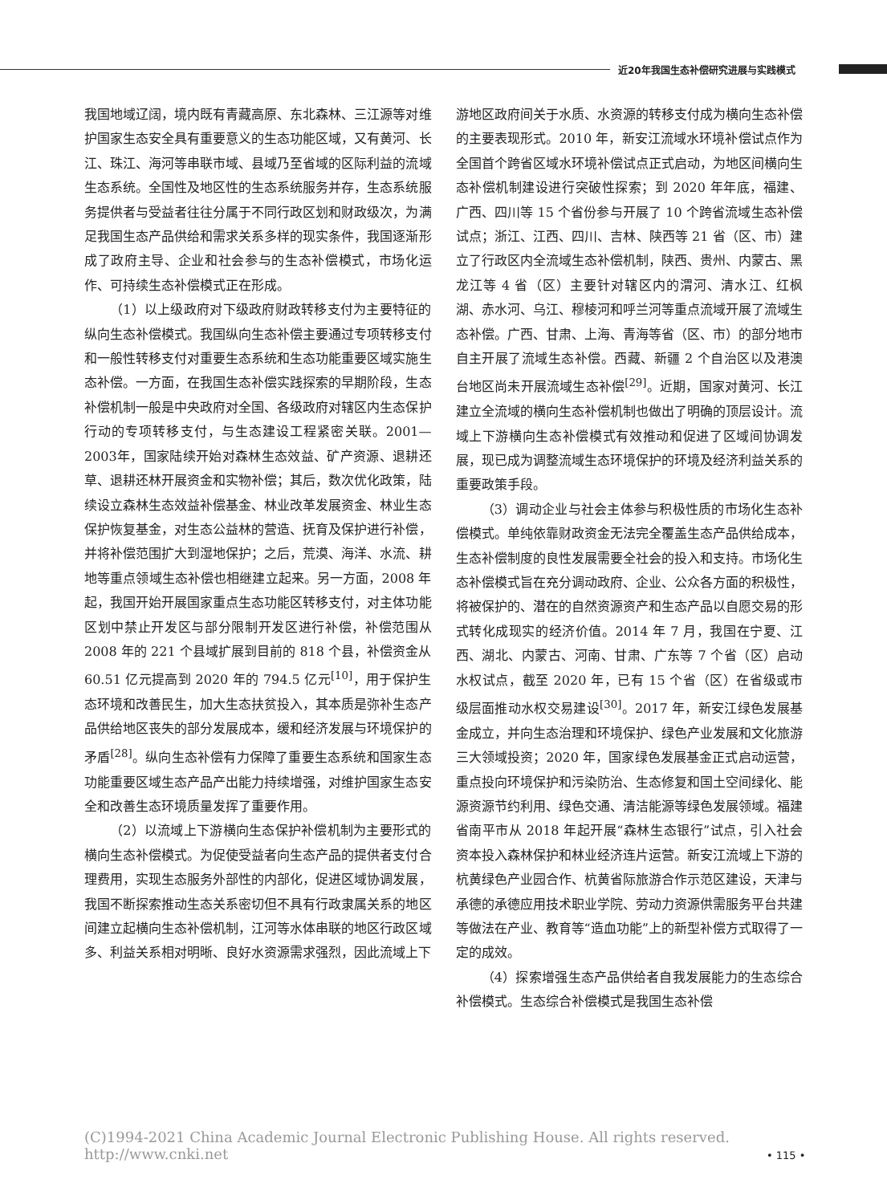近20年我国生态补偿研究进展与实践模式
我国地域辽阔，境内既有青藏高原、东北森林、三江源等对维护国家生态安全具有重要意义的生态功能区域，又有黄河、长江、珠江、海河等串联市域、县域乃至省域的区际利益的流域生态系统。全国性及地区性的生态系统服务并存，生态系统服务提供者与受益者往往分属于不同行政区划和财政级次，为满足我国生态产品供给和需求关系多样的现实条件，我国逐渐形成了政府主导、企业和社会参与的生态补偿模式，市场化运作、可持续生态补偿模式正在形成。
（1）以上级政府对下级政府财政转移支付为主要特征的纵向生态补偿模式。我国纵向生态补偿主要通过专项转移支付和一般性转移支付对重要生态系统和生态功能重要区域实施生态补偿。一方面，在我国生态补偿实践探索的早期阶段，生态补偿机制一般是中央政府对全国、各级政府对辖区内生态保护行动的专项转移支付，与生态建设工程紧密关联。2001—2003年，国家陆续开始对森林生态效益、矿产资源、退耕还草、退耕还林开展资金和实物补偿；其后，数次优化政策，陆续设立森林生态效益补偿基金、林业改革发展资金、林业生态保护恢复基金，对生态公益林的营造、抚育及保护进行补偿，并将补偿范围扩大到湿地保护；之后，荒漠、海洋、水流、耕地等重点领域生态补偿也相继建立起来。另一方面，2008 年起，我国开始开展国家重点生态功能区转移支付，对主体功能区划中禁止开发区与部分限制开发区进行补偿，补偿范围从 2008 年的 221 个县域扩展到目前的 818 个县，补偿资金从 60.51 亿元提高到 2020 年的 794.5 亿元<sup>[10]</sup>，用于保护生态环境和改善民生，加大生态扶贫投入，其本质是弥补生态产品供给地区丧失的部分发展成本，缓和经济发展与环境保护的矛盾<sup>[28]</sup>。纵向生态补偿有力保障了重要生态系统和国家生态功能重要区域生态产品产出能力持续增强，对维护国家生态安全和改善生态环境质量发挥了重要作用。
（2）以流域上下游横向生态保护补偿机制为主要形式的横向生态补偿模式。为促使受益者向生态产品的提供者支付合理费用，实现生态服务外部性的内部化，促进区域协调发展，我国不断探索推动生态关系密切但不具有行政隶属关系的地区间建立起横向生态补偿机制，江河等水体串联的地区行政区域多、利益关系相对明晰、良好水资源需求强烈，因此流域上下
游地区政府间关于水质、水资源的转移支付成为横向生态补偿的主要表现形式。2010 年，新安江流域水环境补偿试点作为全国首个跨省区域水环境补偿试点正式启动，为地区间横向生态补偿机制建设进行突破性探索；到 2020 年年底，福建、广西、四川等 15 个省份参与开展了 10 个跨省流域生态补偿试点；浙江、江西、四川、吉林、陕西等 21 省（区、市）建立了行政区内全流域生态补偿机制，陕西、贵州、内蒙古、黑龙江等 4 省（区）主要针对辖区内的渭河、清水江、红枫湖、赤水河、乌江、穆棱河和呼兰河等重点流域开展了流域生态补偿。广西、甘肃、上海、青海等省（区、市）的部分地市自主开展了流域生态补偿。西藏、新疆 2 个自治区以及港澳台地区尚未开展流域生态补偿<sup>[29]</sup>。近期，国家对黄河、长江建立全流域的横向生态补偿机制也做出了明确的顶层设计。流域上下游横向生态补偿模式有效推动和促进了区域间协调发展，现已成为调整流域生态环境保护的环境及经济利益关系的重要政策手段。
（3）调动企业与社会主体参与积极性质的市场化生态补偿模式。单纯依靠财政资金无法完全覆盖生态产品供给成本，生态补偿制度的良性发展需要全社会的投入和支持。市场化生态补偿模式旨在充分调动政府、企业、公众各方面的积极性，将被保护的、潜在的自然资源资产和生态产品以自愿交易的形式转化成现实的经济价值。2014 年 7 月，我国在宁夏、江西、湖北、内蒙古、河南、甘肃、广东等 7 个省（区）启动水权试点，截至 2020 年，已有 15 个省（区）在省级或市级层面推动水权交易建设<sup>[30]</sup>。2017 年，新安江绿色发展基金成立，并向生态治理和环境保护、绿色产业发展和文化旅游三大领域投资；2020 年，国家绿色发展基金正式启动运营，重点投向环境保护和污染防治、生态修复和国土空间绿化、能源资源节约利用、绿色交通、清洁能源等绿色发展领域。福建省南平市从 2018 年起开展“森林生态银行”试点，引入社会资本投入森林保护和林业经济连片运营。新安江流域上下游的杭黄绿色产业园合作、杭黄省际旅游合作示范区建设，天津与承德的承德应用技术职业学院、劳动力资源供需服务平台共建等做法在产业、教育等“造血功能”上的新型补偿方式取得了一定的成效。
（4）探索增强生态产品供给者自我发展能力的生态综合补偿模式。生态综合补偿模式是我国生态补偿
(C)1994-2021 China Academic Journal Electronic Publishing House. All rights reserved. http://www.cnki.net
• 115 •